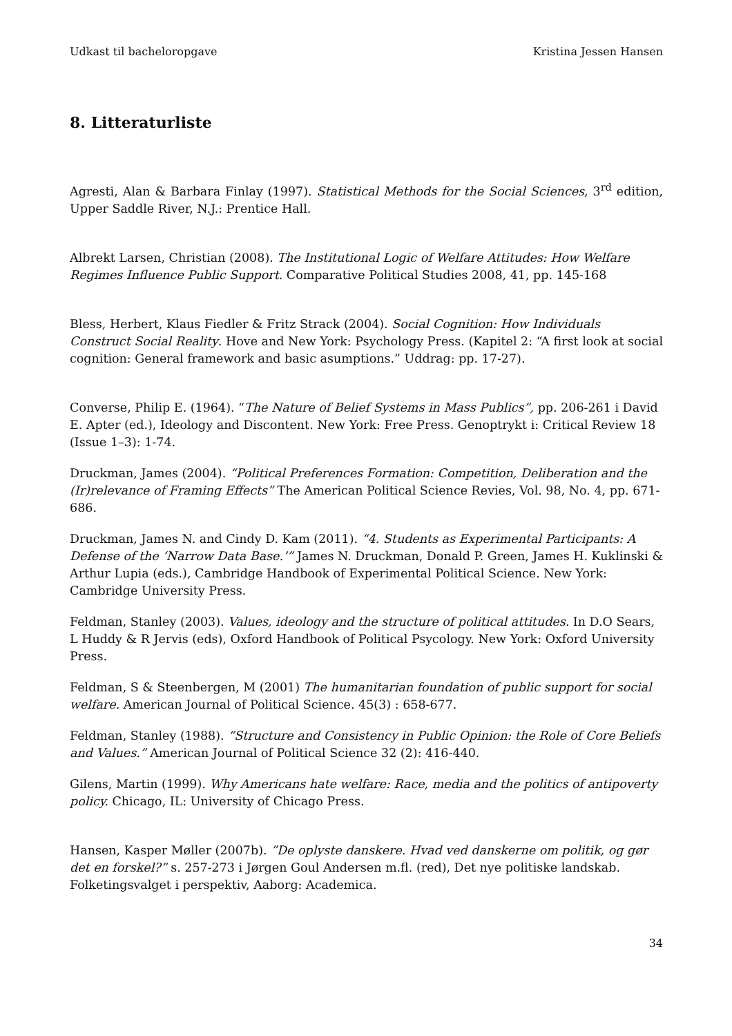Udkast til bacheloropgave Kristina Jessen Hansen
8. Litteraturliste
Agresti, Alan & Barbara Finlay (1997). Statistical Methods for the Social Sciences, 3<sup>rd</sup> edition, Upper Saddle River, N.J.: Prentice Hall.
Albrekt Larsen, Christian (2008). The Institutional Logic of Welfare Attitudes: How Welfare Regimes Influence Public Support. Comparative Political Studies 2008, 41, pp. 145-168
Bless, Herbert, Klaus Fiedler & Fritz Strack (2004). Social Cognition: How Individuals Construct Social Reality. Hove and New York: Psychology Press. (Kapitel 2: “A first look at social cognition: General framework and basic asumptions.” Uddrag: pp. 17-27).
Converse, Philip E. (1964). “The Nature of Belief Systems in Mass Publics”, pp. 206-261 i David E. Apter (ed.), Ideology and Discontent. New York: Free Press. Genoptrykt i: Critical Review 18 (Issue 1–3): 1-74.
Druckman, James (2004). “Political Preferences Formation: Competition, Deliberation and the (Ir)relevance of Framing Effects” The American Political Science Revies, Vol. 98, No. 4, pp. 671-686.
Druckman, James N. and Cindy D. Kam (2011). “4. Students as Experimental Participants: A Defense of the ‘Narrow Data Base.’” James N. Druckman, Donald P. Green, James H. Kuklinski & Arthur Lupia (eds.), Cambridge Handbook of Experimental Political Science. New York: Cambridge University Press.
Feldman, Stanley (2003). Values, ideology and the structure of political attitudes. In D.O Sears, L Huddy & R Jervis (eds), Oxford Handbook of Political Psycology. New York: Oxford University Press.
Feldman, S & Steenbergen, M (2001) The humanitarian foundation of public support for social welfare. American Journal of Political Science. 45(3) : 658-677.
Feldman, Stanley (1988). “Structure and Consistency in Public Opinion: the Role of Core Beliefs and Values.” American Journal of Political Science 32 (2): 416-440.
Gilens, Martin (1999). Why Americans hate welfare: Race, media and the politics of antipoverty policy. Chicago, IL: University of Chicago Press.
Hansen, Kasper Møller (2007b). ”De oplyste danskere. Hvad ved danskerne om politik, og gør det en forskel?” s. 257-273 i Jørgen Goul Andersen m.fl. (red), Det nye politiske landskab. Folketingsvalget i perspektiv, Aaborg: Academica.
34